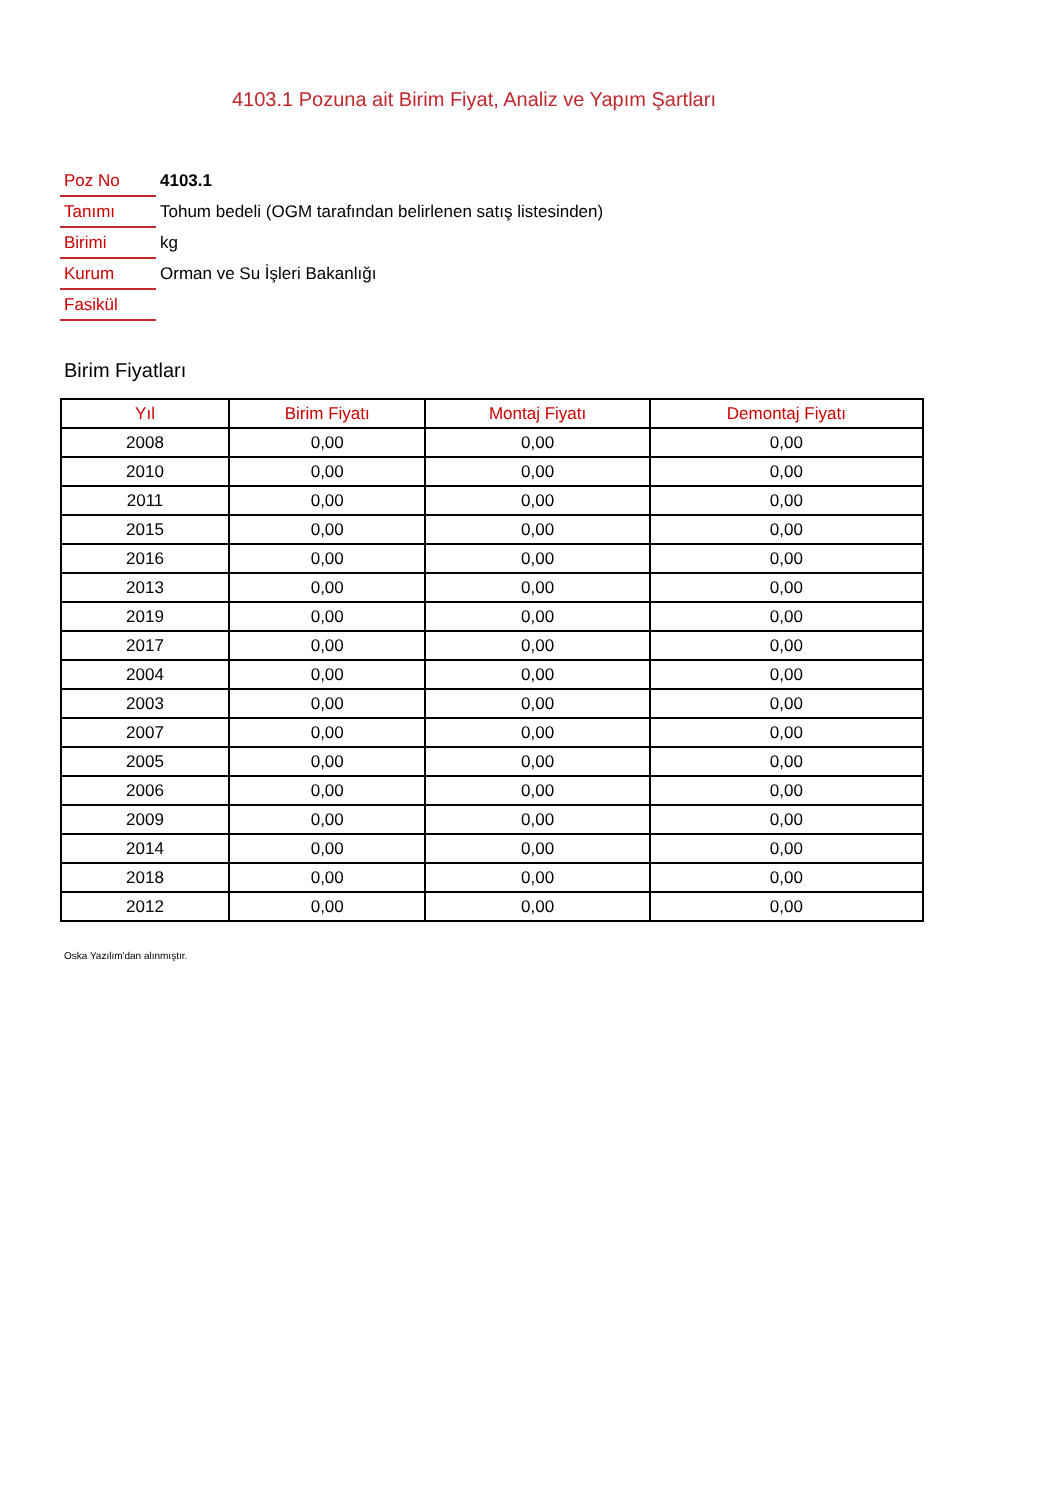4103.1 Pozuna ait Birim Fiyat, Analiz ve Yapım Şartları
| Poz No | 4103.1 |
| Tanımı | Tohum bedeli (OGM tarafından belirlenen satış listesinden) |
| Birimi | kg |
| Kurum | Orman ve Su İşleri Bakanlığı |
| Fasikül | |
Birim Fiyatları
| Yıl | Birim Fiyatı | Montaj Fiyatı | Demontaj Fiyatı |
| --- | --- | --- | --- |
| 2008 | 0,00 | 0,00 | 0,00 |
| 2010 | 0,00 | 0,00 | 0,00 |
| 2011 | 0,00 | 0,00 | 0,00 |
| 2015 | 0,00 | 0,00 | 0,00 |
| 2016 | 0,00 | 0,00 | 0,00 |
| 2013 | 0,00 | 0,00 | 0,00 |
| 2019 | 0,00 | 0,00 | 0,00 |
| 2017 | 0,00 | 0,00 | 0,00 |
| 2004 | 0,00 | 0,00 | 0,00 |
| 2003 | 0,00 | 0,00 | 0,00 |
| 2007 | 0,00 | 0,00 | 0,00 |
| 2005 | 0,00 | 0,00 | 0,00 |
| 2006 | 0,00 | 0,00 | 0,00 |
| 2009 | 0,00 | 0,00 | 0,00 |
| 2014 | 0,00 | 0,00 | 0,00 |
| 2018 | 0,00 | 0,00 | 0,00 |
| 2012 | 0,00 | 0,00 | 0,00 |
Oska Yazılım'dan alınmıştır.